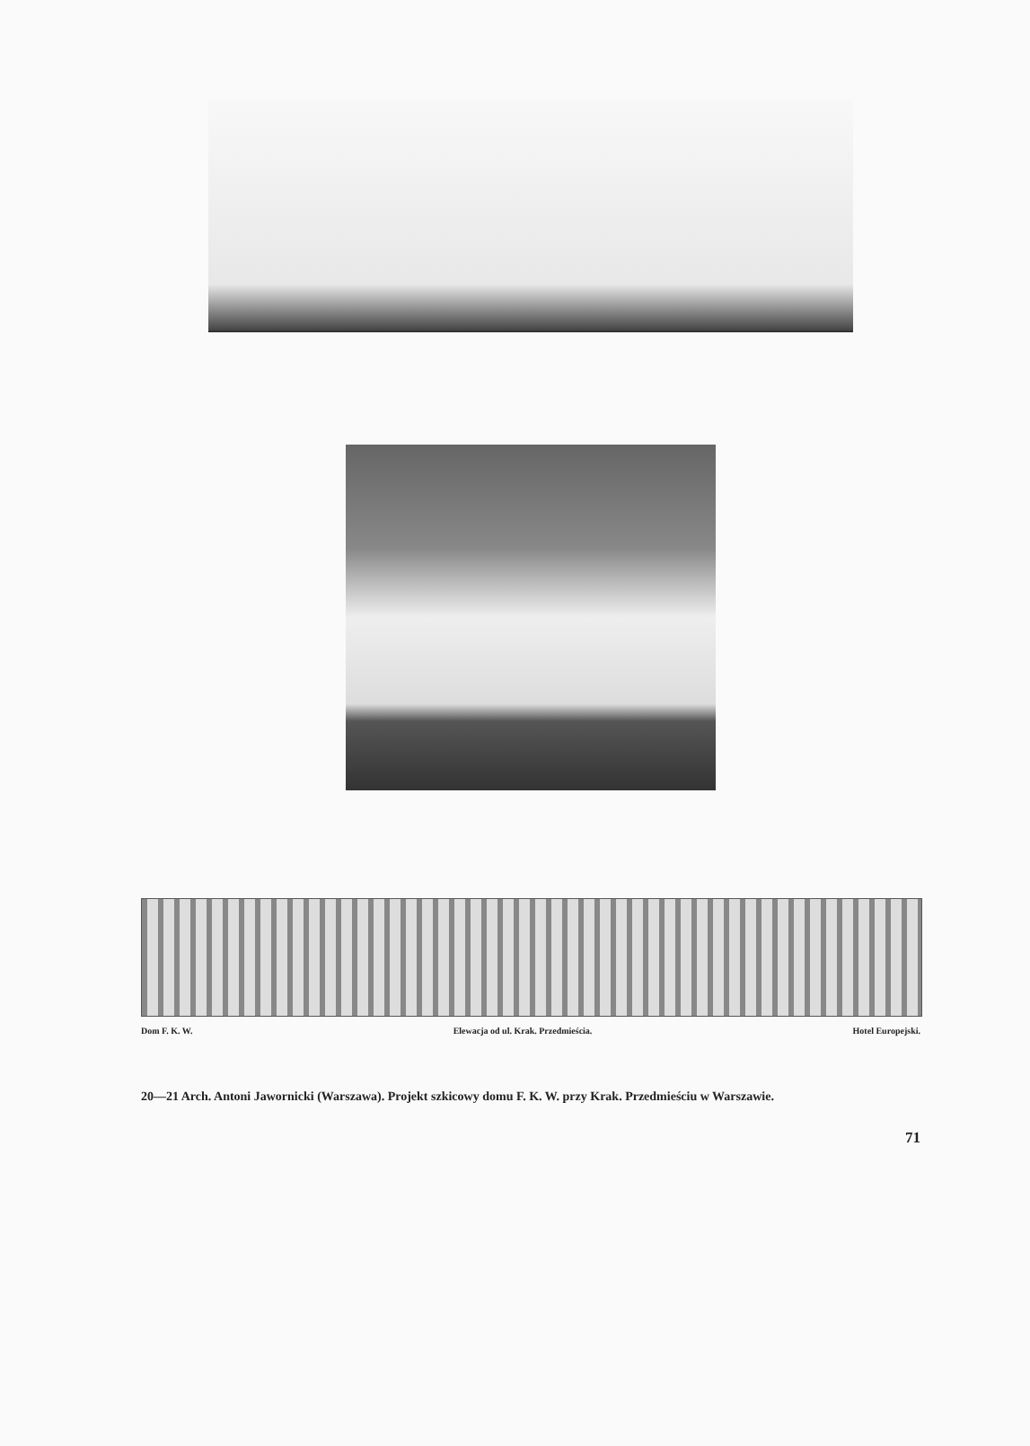Dom F. K. W. Elewacja od ul. Krak. Przedmieścia. Hotel Europejski.
20—21 Arch. Antoni Jawornicki (Warszawa). Projekt szkicowy domu F. K. W. przy Krak. Przedmieściu w Warszawie.
71